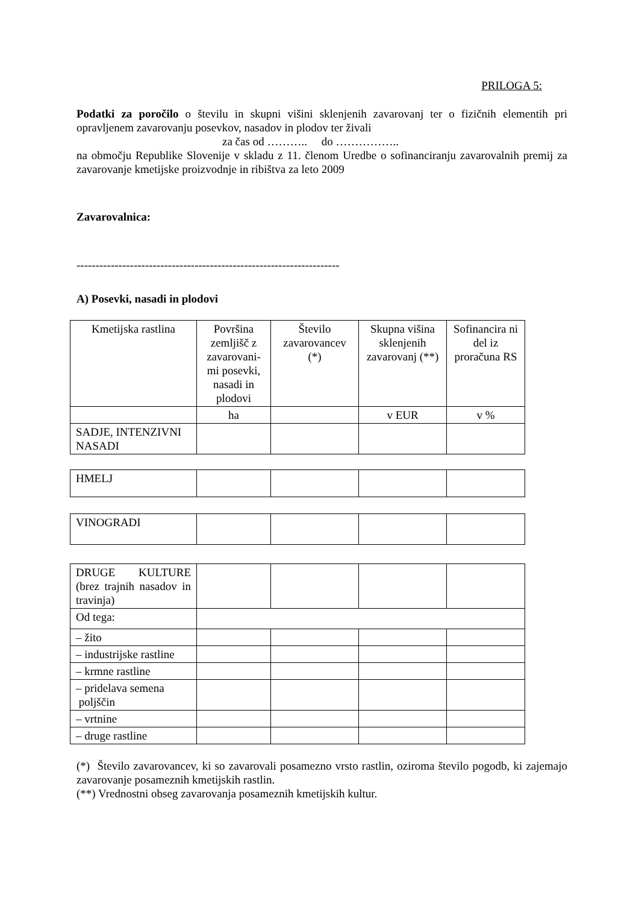PRILOGA 5:
Podatki za poročilo o številu in skupni višini sklenjenih zavarovanj ter o fizičnih elementih pri opravljenem zavarovanju posevkov, nasadov in plodov ter živali
za čas od ……….. do ……………..
na območju Republike Slovenije v skladu z 11. členom Uredbe o sofinanciranju zavarovalnih premij za zavarovanje kmetijske proizvodnje in ribištva za leto 2009
Zavarovalnica:
---------------------------------------------------------------------
A) Posevki, nasadi in plodovi
| Kmetijska rastlina | Površina zemljišč z zavarovani-mi posevki, nasadi in plodovi | Število zavarovancev (*) | Skupna višina sklenjenih zavarovanj (**) | Sofinancira ni del iz proračuna RS |
| | ha | | v EUR | v % |
| SADJE, INTENZIVNI NASADI | | | | |
| HMELJ | | | | |
| VINOGRADI | | | | |
| DRUGE KULTURE (brez trajnih nasadov in travinja) | | | | |
| Od tega: | | | | |
| – žito | | | | |
| – industrijske rastline | | | | |
| – krmne rastline | | | | |
| – pridelava semena poljščin | | | | |
| – vrtnine | | | | |
| – druge rastline | | | | |
(*) Število zavarovancev, ki so zavarovali posamezno vrsto rastlin, oziroma število pogodb, ki zajemajo zavarovanje posameznih kmetijskih rastlin.
(**) Vrednostni obseg zavarovanja posameznih kmetijskih kultur.